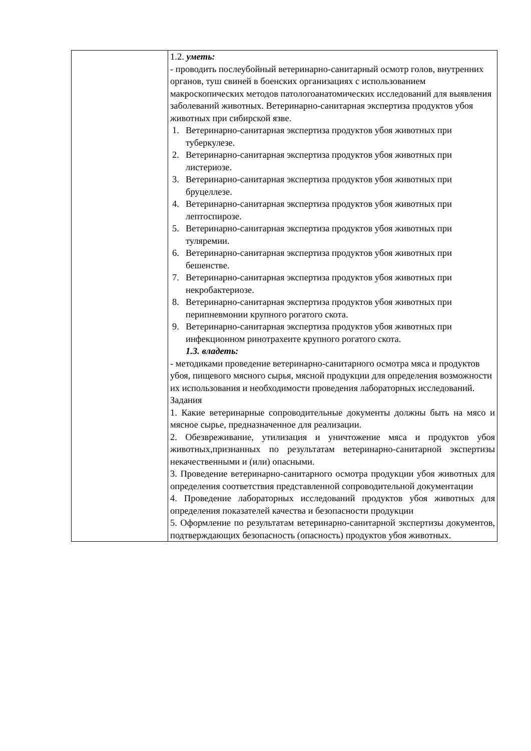| | 1.2. уметь: - проводить послеубойный ветеринарно-санитарный осмотр голов, внутренних органов, туш свиней в боенских организациях с использованием макроскопических методов патологоанатомических исследований для выявления заболеваний животных. Ветеринарно-санитарная экспертиза продуктов убоя животных при сибирской язве. 1. Ветеринарно-санитарная экспертиза продуктов убоя животных при туберкулезе. 2. Ветеринарно-санитарная экспертиза продуктов убоя животных при листериозе. 3. Ветеринарно-санитарная экспертиза продуктов убоя животных при бруцеллезе. 4. Ветеринарно-санитарная экспертиза продуктов убоя животных при лептоспирозе. 5. Ветеринарно-санитарная экспертиза продуктов убоя животных при туляремии. 6. Ветеринарно-санитарная экспертиза продуктов убоя животных при бешенстве. 7. Ветеринарно-санитарная экспертиза продуктов убоя животных при некробактериозе. 8. Ветеринарно-санитарная экспертиза продуктов убоя животных при перипневмонии крупного рогатого скота. 9. Ветеринарно-санитарная экспертиза продуктов убоя животных при инфекционном ринотрахеите крупного рогатого скота. 1.3. владеть: - методиками проведение ветеринарно-санитарного осмотра мяса и продуктов убоя, пищевого мясного сырья, мясной продукции для определения возможности их использования и необходимости проведения лабораторных исследований. Задания 1. Какие ветеринарные сопроводительные документы должны быть на мясо и мясное сырье, предназначенное для реализации. 2. Обезвреживание, утилизация и уничтожение мяса и продуктов убоя животных,признанных по результатам ветеринарно-санитарной экспертизы некачественными и (или) опасными. 3. Проведение ветеринарно-санитарного осмотра продукции убоя животных для определения соответствия представленной сопроводительной документации 4. Проведение лабораторных исследований продуктов убоя животных для определения показателей качества и безопасности продукции 5. Оформление по результатам ветеринарно-санитарной экспертизы документов, подтверждающих безопасность (опасность) продуктов убоя животных. |